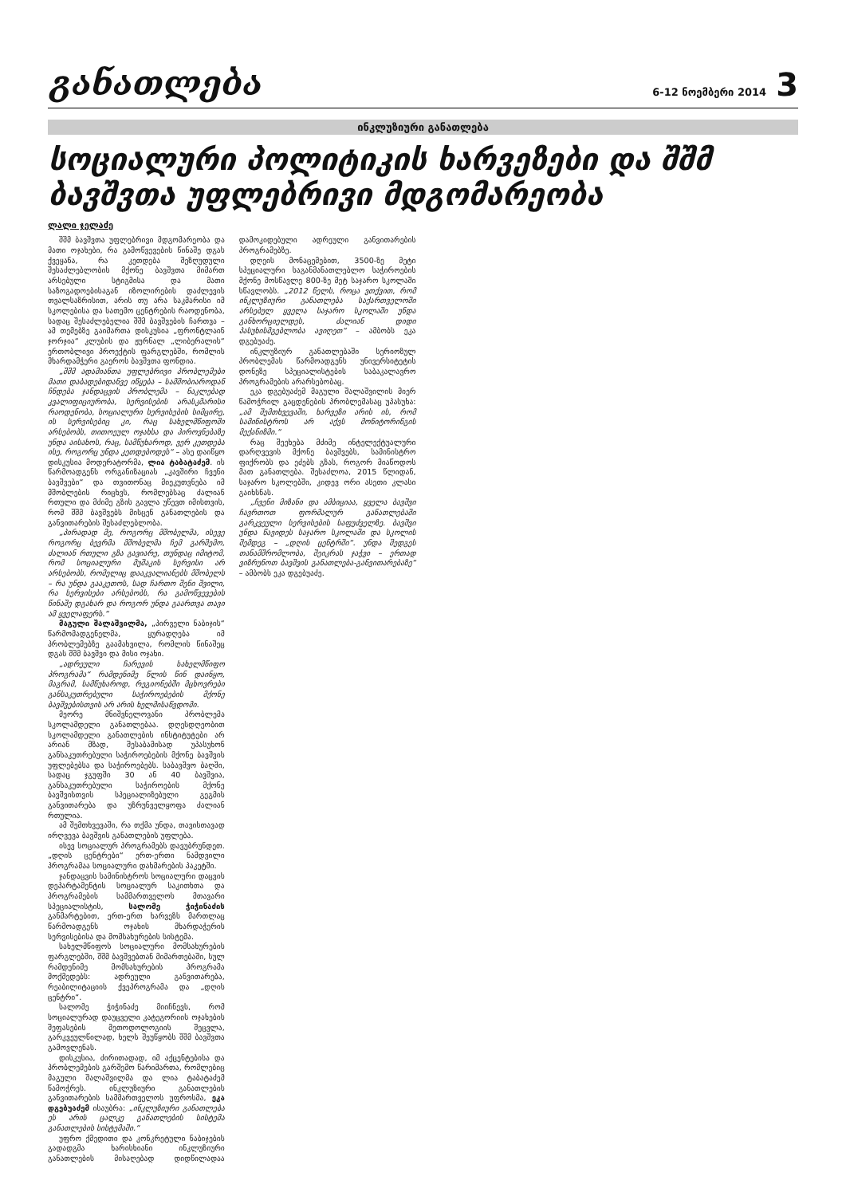განათლება
6-12 ნოემბერი 2014 3
ინკლუზიური განათლება
სოციალური პოლიტიკის ხარვეზები და შშმ ბავშვთა უფლებრივი მდგომარეობა
ლალი ჯელაძე
შშმ ბავშვთა უფლებრივი მდგომარეობა და მათი ოჯახები, რა გამოწვევების წინაშე დგას ქვეყანა, რა კეთდება შეზღუდული შესაძლებლობის მქონე ბავშვთა მიმართ არსებული სტიგმისა და მათი საზოგადოებისაგან იზოლირების დაძლევის თვალსაზრისით, არის თუ არა საკმარისი იმ სკოლებისა და სათემო ცენტრების რაოდენობა, სადაც შესაძლებელია შშმ ბავშვების ჩართვა – ამ თემებზე გაიმართა დისკუსია „ფრონტლაინ ჯორჯია“ კლუბის და ჟურნალ „ლიბერალის“ ერთობლივი პროექტის ფარგლებში, რომლის მხარდამჭერი გაეროს ბავშვთა ფონდია.
„შშმ ადამიანთა უფლებრივი პრობლემები მათი დაბადებიდანვე იწყება – სამშობიაროდან ჩნდება ჯანდაცვის პრობლემა – ნაკლებად კვალიფიციურობა, სერვისების არასკმარისი რაოდენობა, სოციალური სერვისების სიმცირე, ის სერვისებიც კი, რაც სახელმწიფოში არსებობს, თითოეულ ოჯახსა და პიროვნებაზე უნდა აისახოს, რაც, სამწუხაროდ, ვერ კეთდება ისე, როგორც უნდა კეთდებოდეს“ – ასე დაიწყო დისკუსია მოდერატორმა, ლია ტაბატაძემ. ის წარმოადგენს ორგანიზაციას „კავშირი ჩვენი ბავშვები“ და თვითონაც მიეკუთვნება იმ მშობლების რიცხვს, რომლებსაც ძალიან რთული და მძიმე გზის გავლა უწევთ იმისთვის, რომ შშმ ბავშვებს მისცენ განათლების და განვითარების შესაძლებლობა.
„პირადად მე, როგორც მშობელმა, ისევე როგორც ბევრმა მშობელმა ჩემ გარშემო, ძალიან რთული გზა გავიარე, თუნდაც იმიტომ, რომ სოციალური მუშაკის სერვისი არ არსებობს, რომელიც დააკვალიანებს მშობელს – რა უნდა გააკეთოს, სად ჩართო შენი შვილი, რა სერვისები არსებობს, რა გამოწვევების წინაშე დგახარ და როგორ უნდა გაართვა თავი ამ ყველაფერს.“
მაგული შალაშვილმა, „პირველი ნაბიჯის“ წარმომადგენელმა, ყურადღება იმ პრობლემებზე გაამახვილა, რომლის წინაშეც დგას შშმ ბავშვი და მისი ოჯახი.
„ადრეული ჩარევის სახელმწიფო პროგრამა“ რამდენიმე წლის წინ დაინყო, მაგრამ, სამწუხაროდ, რეგიონებში მცხოვრები განსაკუთრებული საჭიროებების მქონე ბავშვებისთვის არ არის ხელმისაწვდომი.
მეორე მნიშვნელოვანი პრობლემა სკოლამდელი განათლებაა. დღესდღეობით სკოლამდელი განათლების ინსტიტუტები არ არიან მზად, შესაბამისად უპასუხონ განსაკუთრებული საჭიროებების მქონე ბავშვის უფლებებსა და საჭიროებებს. საბავშვო ბაღში, სადაც ჯგუფში 30 ან 40 ბავშვია, განსაკუთრებული საჭიროების მქონე ბავშვისთვის სპეციალიზებული გეგმის განვითარება და უზრუნველყოფა ძალიან რთულია.
ამ შემთხვევაში, რა თქმა უნდა, თავისთავად ირღვევა ბავშვის განათლების უფლება.
ისევ სოციალურ პროგრამებს დავუბრუნდეთ. „დღის ცენტრები“ ერთ-ერთი ნამდვილი პროგრამაა სოციალური დახმარების პაკეტში.
ჯანდაცვის სამინისტროს სოციალური დაცვის დეპარტამენტის სოციალურ საკითხთა და პროგრამების სამმართველოს მთავარი სპეციალისტის, სალომე ჭიჭინაძის განმარტებით, ერთ-ერთ ხარვეზს მართლაც წარმოადგენს ოჯახის მხარდაჭერის სერვისებისა და მომსახურების სისტემა.
სახელმწიფოს სოციალური მომსახურების ფარგლებში, შშმ ბავშვებთან მიმართებაში, სულ რამდენიმე მომსახურების პროგრამა მოქმედებს: ადრეული განვითარება, რეაბილიტაციის ქვეპროგრამა და „დღის ცენტრი“.
სალომე ჭიჭინაძე მიიჩნევს, რომ სოციალურად დაუცველი კატეგორიის ოჯახების შეფასების მეთოდოლოგიის შეცვლა, გარკვეულწილად, ხელს შეუწყობს შშმ ბავშვთა გამოვლენას.
დისკუსია, ძირითადად, იმ აქცენტებისა და პრობლემების გარშემო წარიმართა, რომლებიც მაგული შალაშვილმა და ლია ტაბატაძემ წამოჭრეს. ინკლუზიური განათლების განვითარების სამმართველოს უფროსმა, ეკა დგებუაძემ ისაუბრა: „ინკლუზიური განათლება ეს არის ცალკე განათლების სისტემა განათლების სისტემაში.“
უფრო ქმედითი და კონკრეტული ნაბიჯების გადადგმა ხარისხიანი ინკლუზიური განათლების მისაღებად დიდწილადაა დამოკიდებული ადრეული განვითარების პროგრამებზე.
დღეის მონაცემებით, 3500-ზე მეტი სპეციალური საგანმანათლებლო საჭიროების მქონე მოსწავლე 800-ზე მეტ საჯარო სკოლაში სწავლობს. „2012 წელს, როცა ვთქვით, რომ ინკლუზიური განათლება საქართველოში არსებულ ყველა საჯარო სკოლაში უნდა განხორციელდეს, ძალიან დიდი პასუხისმგებლობა ავიღეთ“ – ამბობს ეკა დგებუაძე.
ინკლუზიურ განათლებაში სერიოზულ პრობლემას წარმოადგენს უნივერსიტეტის დონეზე სპეციალისტების საბაკალავრო პროგრამების არარსებობაც.
ეკა დგებუაძემ მაგული შალაშვილის მიერ წამოჭრილ გაცდენების პრობლემასაც უპასუხა: „ამ შემთხვევაში, ხარვეზი არის ის, რომ სამინისტროს არ აქვს მონიტორინგის მექანიზმი.“
რაც შეეხება მძიმე ინტელექტუალური დარღვევის მქონე ბავშვებს, სამინისტრო ფიქრობს და ეძებს გზას, როგორ მიაწოდოს მათ განათლება. შესაძლოა, 2015 წლიდან, საჯარო სკოლებში, კიდევ ორი ასეთი კლასი გაიხსნას.
„ჩვენი მიზანი და ამბიციაა, ყველა ბავშვი ჩავრთოთ ფორმალურ განათლებაში გარკვეული სერვისების საფუძველზე. ბავშვი უნდა წავიდეს საჯარო სკოლაში და სკოლის შემდეგ – „დღის ცენტრში“. უნდა შედგეს თანამშრომლობა, შეიკრას ჯაჭვი – ერთად ვიზრუნოთ ბავშვის განათლება-განვითარებაზე“ – ამბობს ეკა დგებუაძე.